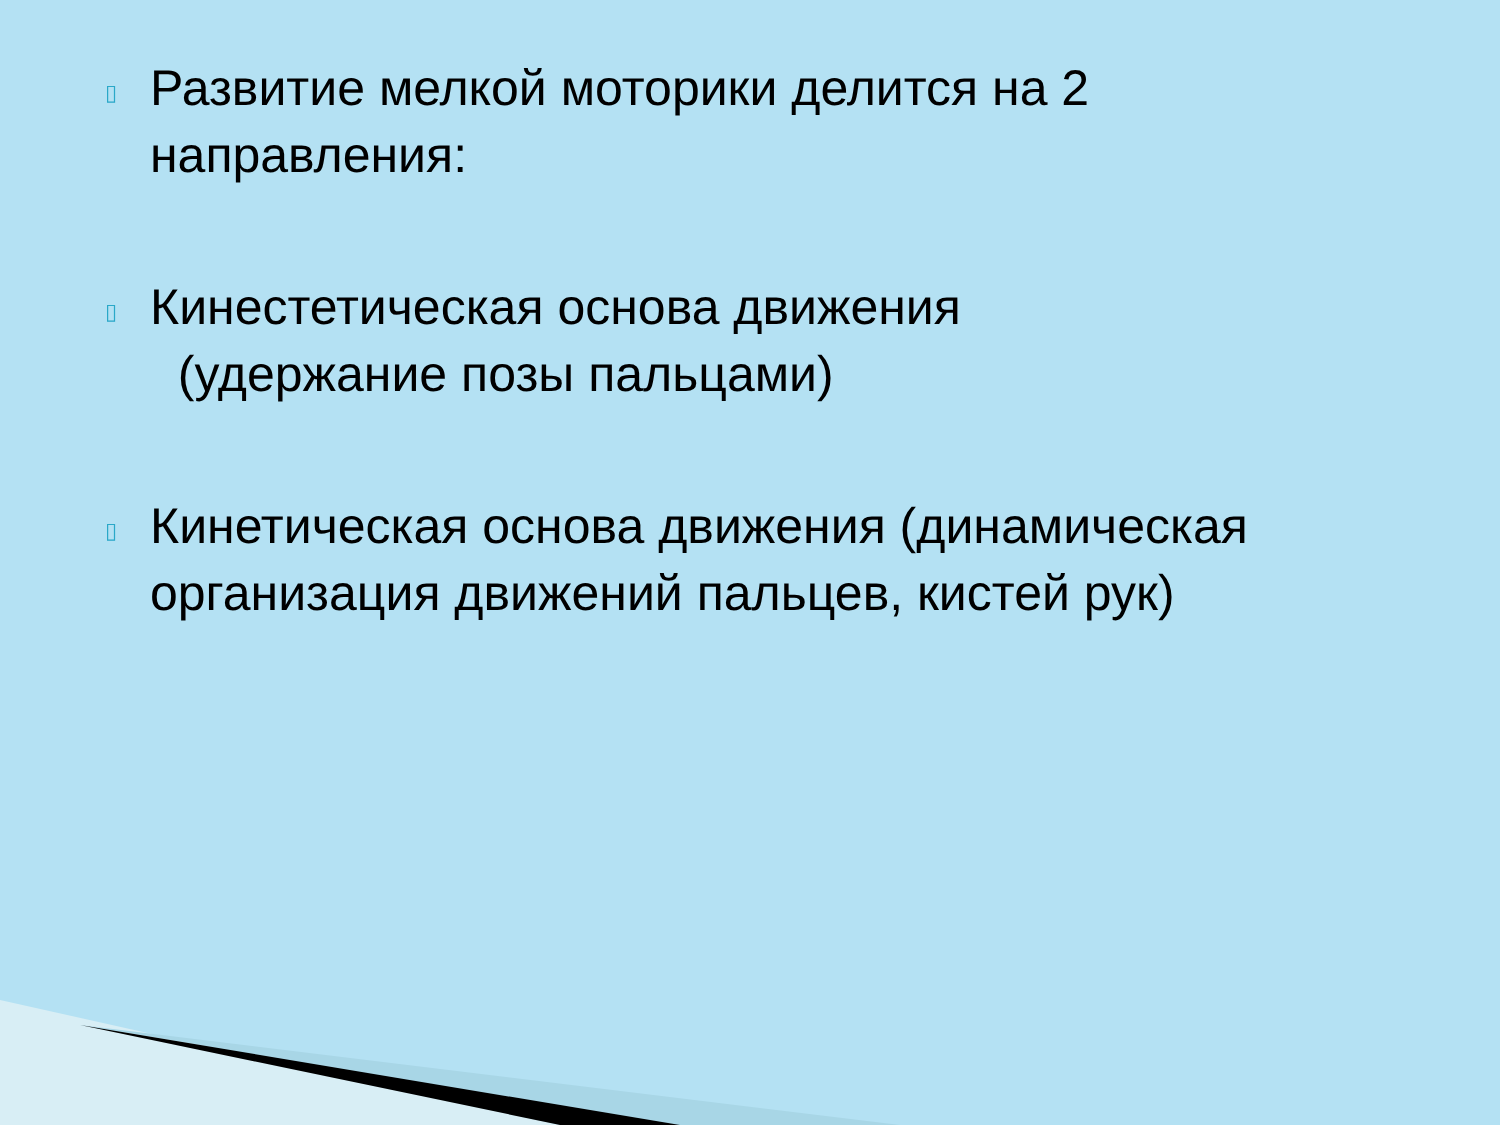▯
Развитие мелкой моторики делится на 2 направления:
▯
Кинестетическая основа движения
(удержание позы пальцами)
▯
Кинетическая основа движения (динамическая организация движений пальцев, кистей рук)